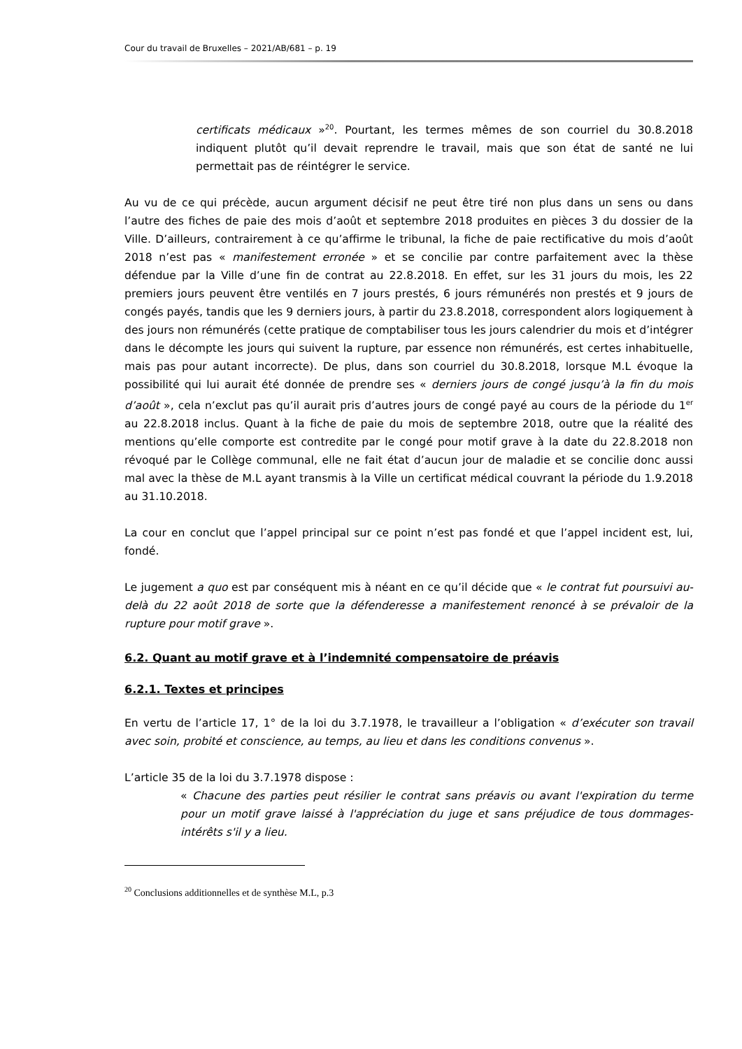Cour du travail de Bruxelles – 2021/AB/681 – p. 19
certificats médicaux »<sup>20</sup>. Pourtant, les termes mêmes de son courriel du 30.8.2018 indiquent plutôt qu’il devait reprendre le travail, mais que son état de santé ne lui permettait pas de réintégrer le service.
Au vu de ce qui précède, aucun argument décisif ne peut être tiré non plus dans un sens ou dans l’autre des fiches de paie des mois d’août et septembre 2018 produites en pièces 3 du dossier de la Ville. D’ailleurs, contrairement à ce qu’affirme le tribunal, la fiche de paie rectificative du mois d’août 2018 n’est pas « manifestement erronée » et se concilie par contre parfaitement avec la thèse défendue par la Ville d’une fin de contrat au 22.8.2018. En effet, sur les 31 jours du mois, les 22 premiers jours peuvent être ventilés en 7 jours prestés, 6 jours rémunérés non prestés et 9 jours de congés payés, tandis que les 9 derniers jours, à partir du 23.8.2018, correspondent alors logiquement à des jours non rémunérés (cette pratique de comptabiliser tous les jours calendrier du mois et d’intégrer dans le décompte les jours qui suivent la rupture, par essence non rémunérés, est certes inhabituelle, mais pas pour autant incorrecte). De plus, dans son courriel du 30.8.2018, lorsque M.L évoque la possibilité qui lui aurait été donnée de prendre ses « derniers jours de congé jusqu’à la fin du mois d’août », cela n’exclut pas qu’il aurait pris d’autres jours de congé payé au cours de la période du 1<sup>er</sup> au 22.8.2018 inclus. Quant à la fiche de paie du mois de septembre 2018, outre que la réalité des mentions qu’elle comporte est contredite par le congé pour motif grave à la date du 22.8.2018 non révoqué par le Collège communal, elle ne fait état d’aucun jour de maladie et se concilie donc aussi mal avec la thèse de M.L ayant transmis à la Ville un certificat médical couvrant la période du 1.9.2018 au 31.10.2018.
La cour en conclut que l’appel principal sur ce point n’est pas fondé et que l’appel incident est, lui, fondé.
Le jugement a quo est par conséquent mis à néant en ce qu’il décide que « le contrat fut poursuivi au-delà du 22 août 2018 de sorte que la défenderesse a manifestement renoncé à se prévaloir de la rupture pour motif grave ».
6.2. Quant au motif grave et à l’indemnité compensatoire de préavis
6.2.1. Textes et principes
En vertu de l’article 17, 1° de la loi du 3.7.1978, le travailleur a l’obligation « d’exécuter son travail avec soin, probité et conscience, au temps, au lieu et dans les conditions convenus ».
L’article 35 de la loi du 3.7.1978 dispose :
« Chacune des parties peut résilier le contrat sans préavis ou avant l'expiration du terme pour un motif grave laissé à l'appréciation du juge et sans préjudice de tous dommages-intérêts s'il y a lieu.
<sup>20</sup> Conclusions additionnelles et de synthèse M.L, p.3